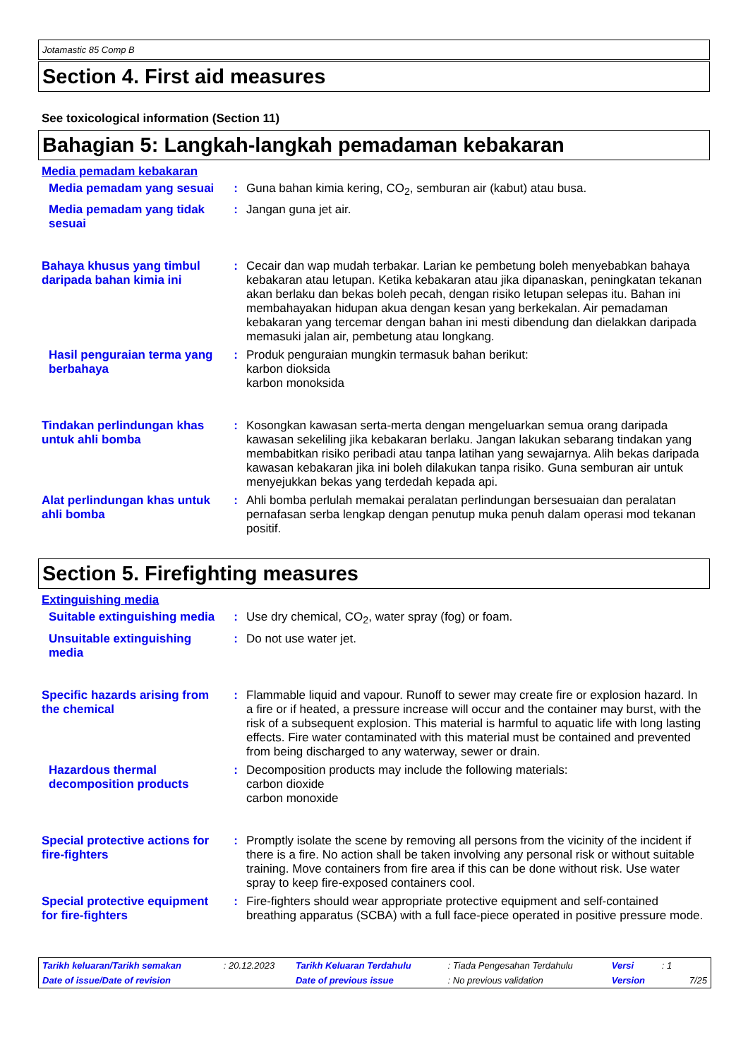Jotamastic 85 Comp B
Section 4. First aid measures
See toxicological information (Section 11)
Bahagian 5: Langkah-langkah pemadaman kebakaran
Media pemadam kebakaran
Media pemadam yang sesuai
: Guna bahan kimia kering, CO<sub>2</sub>, semburan air (kabut) atau busa.
Media pemadam yang tidak sesuai
: Jangan guna jet air.
Bahaya khusus yang timbul daripada bahan kimia ini
: Cecair dan wap mudah terbakar. Larian ke pembetung boleh menyebabkan bahaya kebakaran atau letupan. Ketika kebakaran atau jika dipanaskan, peningkatan tekanan akan berlaku dan bekas boleh pecah, dengan risiko letupan selepas itu. Bahan ini membahayakan hidupan akua dengan kesan yang berkekalan. Air pemadaman kebakaran yang tercemar dengan bahan ini mesti dibendung dan dielakkan daripada memasuki jalan air, pembetung atau longkang.
Hasil penguraian terma yang berbahaya
: Produk penguraian mungkin termasuk bahan berikut:
karbon dioksida
karbon monoksida
Tindakan perlindungan khas untuk ahli bomba
: Kosongkan kawasan serta-merta dengan mengeluarkan semua orang daripada kawasan sekeliling jika kebakaran berlaku. Jangan lakukan sebarang tindakan yang membabitkan risiko peribadi atau tanpa latihan yang sewajarnya. Alih bekas daripada kawasan kebakaran jika ini boleh dilakukan tanpa risiko. Guna semburan air untuk menyejukkan bekas yang terdedah kepada api.
Alat perlindungan khas untuk ahli bomba
: Ahli bomba perlulah memakai peralatan perlindungan bersesuaian dan peralatan pernafasan serba lengkap dengan penutup muka penuh dalam operasi mod tekanan positif.
Section 5. Firefighting measures
Extinguishing media
Suitable extinguishing media
: Use dry chemical, CO<sub>2</sub>, water spray (fog) or foam.
Unsuitable extinguishing media
: Do not use water jet.
Specific hazards arising from the chemical
: Flammable liquid and vapour. Runoff to sewer may create fire or explosion hazard. In a fire or if heated, a pressure increase will occur and the container may burst, with the risk of a subsequent explosion. This material is harmful to aquatic life with long lasting effects. Fire water contaminated with this material must be contained and prevented from being discharged to any waterway, sewer or drain.
Hazardous thermal decomposition products
: Decomposition products may include the following materials:
carbon dioxide
carbon monoxide
Special protective actions for fire-fighters
: Promptly isolate the scene by removing all persons from the vicinity of the incident if there is a fire. No action shall be taken involving any personal risk or without suitable training. Move containers from fire area if this can be done without risk. Use water spray to keep fire-exposed containers cool.
Special protective equipment for fire-fighters
: Fire-fighters should wear appropriate protective equipment and self-contained breathing apparatus (SCBA) with a full face-piece operated in positive pressure mode.
| Tarikh keluaran/Tarikh semakan | : 20.12.2023 | Tarikh Keluaran Terdahulu | : Tiada Pengesahan Terdahulu | Versi | : 1 | |
| Date of issue/Date of revision | | Date of previous issue | : No previous validation | Version | | 7/25 |